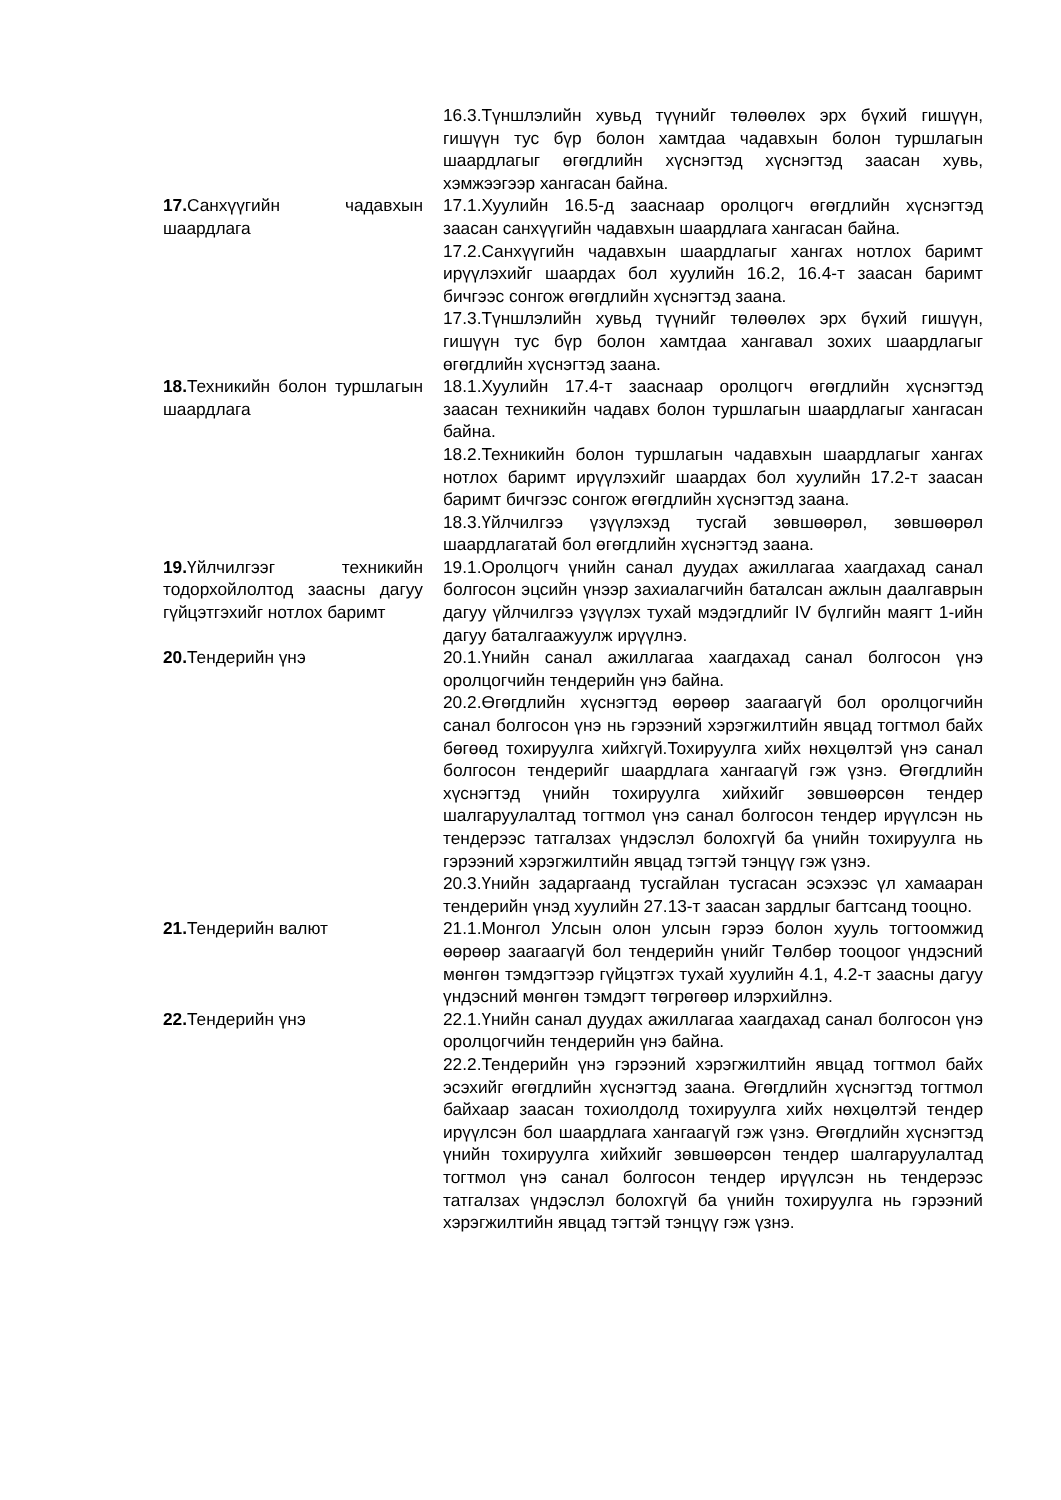| | 16.3.Түншлэлийн хувьд түүнийг төлөөлөх эрх бүхий гишүүн, гишүүн тус бүр болон хамтдаа чадавхын болон туршлагын шаардлагыг өгөгдлийн хүснэгтэд хүснэгтэд заасан хувь, хэмжээгээр хангасан байна. |
| 17. Санхүүгийн чадавхын шаардлага | 17.1.Хуулийн 16.5-д зааснаар оролцогч өгөгдлийн хүснэгтэд заасан санхүүгийн чадавхын шаардлага хангасан байна. 17.2.Санхүүгийн чадавхын шаардлагыг хангах нотлох баримт ирүүлэхийг шаардах бол хуулийн 16.2, 16.4-т заасан баримт бичгээс сонгож өгөгдлийн хүснэгтэд заана. 17.3.Түншлэлийн хувьд түүнийг төлөөлөх эрх бүхий гишүүн, гишүүн тус бүр болон хамтдаа хангавал зохих шаардлагыг өгөгдлийн хүснэгтэд заана. |
| 18. Техникийн болон туршлагын шаардлага | 18.1.Хуулийн 17.4-т зааснаар оролцогч өгөгдлийн хүснэгтэд заасан техникийн чадавх болон туршлагын шаардлагыг хангасан байна. 18.2.Техникийн болон туршлагын чадавхын шаардлагыг хангах нотлох баримт ирүүлэхийг шаардах бол хуулийн 17.2-т заасан баримт бичгээс сонгож өгөгдлийн хүснэгтэд заана. 18.3.Үйлчилгээ үзүүлэхэд тусгай зөвшөөрөл, зөвшөөрөл шаардлагатай бол өгөгдлийн хүснэгтэд заана. |
| 19. Үйлчилгээг техникийн тодорхойлолтод заасны дагуу гүйцэтгэхийг нотлох баримт | 19.1.Оролцогч үнийн санал дуудах ажиллагаа хаагдахад санал болгосон эцсийн үнээр захиалагчийн баталсан ажлын даалгаврын дагуу үйлчилгээ үзүүлэх тухай мэдэгдлийг IV бүлгийн маягт 1-ийн дагуу баталгаажуулж ирүүлнэ. |
| 20. Тендерийн үнэ | 20.1.Үнийн санал ажиллагаа хаагдахад санал болгосон үнэ оролцогчийн тендерийн үнэ байна. 20.2.Өгөгдлийн хүснэгтэд өөрөөр заагаагүй бол оролцогчийн санал болгосон үнэ нь гэрээний хэрэгжилтийн явцад тогтмол байх бөгөөд тохируулга хийхгүй.Тохируулга хийх нөхцөлтэй үнэ санал болгосон тендерийг шаардлага хангаагүй гэж үзнэ. Өгөгдлийн хүснэгтэд үнийн тохируулга хийхийг зөвшөөрсөн тендер шалгаруулалтад тогтмол үнэ санал болгосон тендер ирүүлсэн нь тендерээс татгалзах үндэслэл болохгүй ба үнийн тохируулга нь гэрээний хэрэгжилтийн явцад тэгтэй тэнцүү гэж үзнэ. 20.3.Үнийн задаргаанд тусгайлан тусгасан эсэхээс үл хамааран тендерийн үнэд хуулийн 27.13-т заасан зардлыг багтсанд тооцно. |
| 21. Тендерийн валют | 21.1.Монгол Улсын олон улсын гэрээ болон хууль тогтоомжид өөрөөр заагаагүй бол тендерийн үнийг Төлбөр тооцоог үндэсний мөнгөн тэмдэгтээр гүйцэтгэх тухай хуулийн 4.1, 4.2-т заасны дагуу үндэсний мөнгөн тэмдэгт төгрөгөөр илэрхийлнэ. |
| 22. Тендерийн үнэ | 22.1.Үнийн санал дуудах ажиллагаа хаагдахад санал болгосон үнэ оролцогчийн тендерийн үнэ байна. 22.2.Тендерийн үнэ гэрээний хэрэгжилтийн явцад тогтмол байх эсэхийг өгөгдлийн хүснэгтэд заана. Өгөгдлийн хүснэгтэд тогтмол байхаар заасан тохиолдолд тохируулга хийх нөхцөлтэй тендер ирүүлсэн бол шаардлага хангаагүй гэж үзнэ. Өгөгдлийн хүснэгтэд үнийн тохируулга хийхийг зөвшөөрсөн тендер шалгаруулалтад тогтмол үнэ санал болгосон тендер ирүүлсэн нь тендерээс татгалзах үндэслэл болохгүй ба үнийн тохируулга нь гэрээний хэрэгжилтийн явцад тэгтэй тэнцүү гэж үзнэ. |